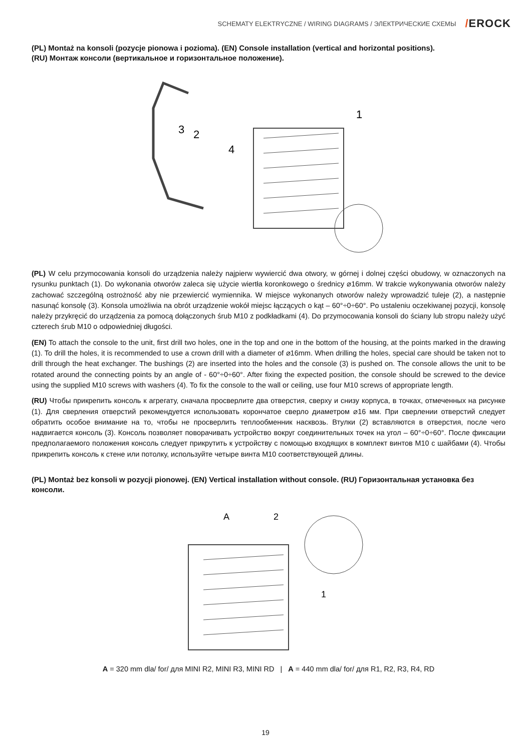SCHEMATY ELEKTRYCZNE / WIRING DIAGRAMS / ЭЛЕКТРИЧЕСКИЕ СХЕМЫ
/EROCK
(PL) Montaż na konsoli (pozycje pionowa i pozioma). (EN) Console installation (vertical and horizontal positions).
(RU) Монтаж консоли (вертикальное и горизонтальное положение).
3
2
4
1
(PL) W celu przymocowania konsoli do urządzenia należy najpierw wywiercić dwa otwory, w górnej i dolnej części obudowy, w oznaczonych na rysunku punktach (1). Do wykonania otworów zaleca się użycie wiertła koronkowego o średnicy ⌀16mm. W trakcie wykonywania otworów należy zachować szczególną ostrożność aby nie przewiercić wymiennika. W miejsce wykonanych otworów należy wprowadzić tuleje (2), a następnie nasunąć konsolę (3). Konsola umożliwia na obrót urządzenie wokół miejsc łączących o kąt – 60°÷0÷60°. Po ustaleniu oczekiwanej pozycji, konsolę należy przykręcić do urządzenia za pomocą dołączonych śrub M10 z podkładkami (4). Do przymocowania konsoli do ściany lub stropu należy użyć czterech śrub M10 o odpowiedniej długości.
(EN) To attach the console to the unit, first drill two holes, one in the top and one in the bottom of the housing, at the points marked in the drawing (1). To drill the holes, it is recommended to use a crown drill with a diameter of ⌀16mm. When drilling the holes, special care should be taken not to drill through the heat exchanger. The bushings (2) are inserted into the holes and the console (3) is pushed on. The console allows the unit to be rotated around the connecting points by an angle of - 60°÷0÷60°. After fixing the expected position, the console should be screwed to the device using the supplied M10 screws with washers (4). To fix the console to the wall or ceiling, use four M10 screws of appropriate length.
(RU) Чтобы прикрепить консоль к агрегату, сначала просверлите два отверстия, сверху и снизу корпуса, в точках, отмеченных на рисунке (1). Для сверления отверстий рекомендуется использовать корончатое сверло диаметром ⌀16 мм. При сверлении отверстий следует обратить особое внимание на то, чтобы не просверлить теплообменник насквозь. Втулки (2) вставляются в отверстия, после чего надвигается консоль (3). Консоль позволяет поворачивать устройство вокруг соединительных точек на угол – 60°÷0÷60°. После фиксации предполагаемого положения консоль следует прикрутить к устройству с помощью входящих в комплект винтов M10 с шайбами (4). Чтобы прикрепить консоль к стене или потолку, используйте четыре винта M10 соответствующей длины.
(PL) Montaż bez konsoli w pozycji pionowej. (EN) Vertical installation without console. (RU) Горизонтальная установка без консоли.
A
2
1
A = 320 mm dla/ for/ для MINI R2, MINI R3, MINI RD | A = 440 mm dla/ for/ для R1, R2, R3, R4, RD
19